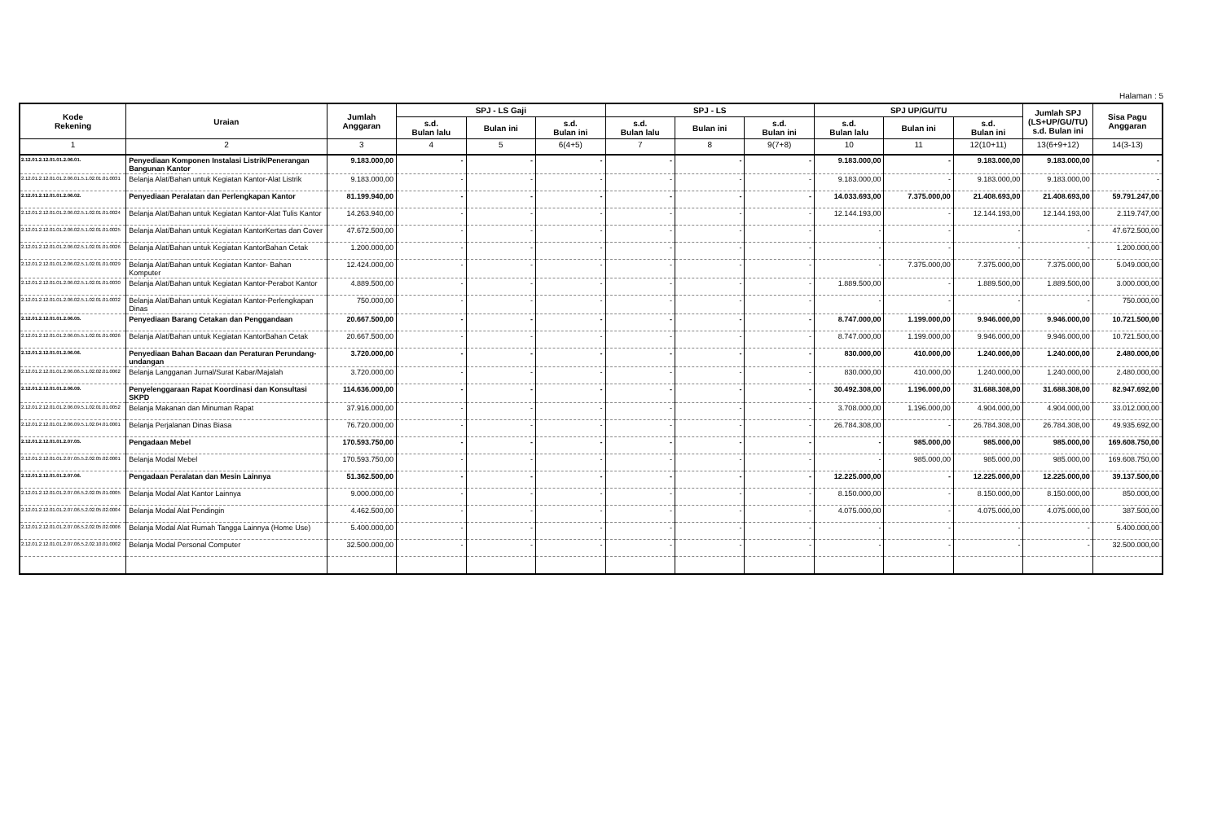Halaman : 5
| Kode Rekening | Uraian | Jumlah Anggaran | SPJ - LS Gaji | | | SPJ - LS | | | SPJ UP/GU/TU | | | Jumlah SPJ (LS+UP/GU/TU) s.d. Bulan ini | Sisa Pagu Anggaran |
| --- | --- | --- | --- | --- | --- | --- | --- | --- | --- | --- | --- | --- | --- |
| | | | s.d. Bulan lalu | Bulan ini | s.d. Bulan ini | s.d. Bulan lalu | Bulan ini | s.d. Bulan ini | s.d. Bulan lalu | Bulan ini | s.d. Bulan ini | | |
| 1 | 2 | 3 | 4 | 5 | 6(4+5) | 7 | 8 | 9(7+8) | 10 | 11 | 12(10+11) | 13(6+9+12) | 14(3-13) |
| 2.12.01.2.12.01.01.2.06.01. | Penyediaan Komponen Instalasi Listrik/Penerangan Bangunan Kantor | 9.183.000,00 | - | - | - | - | - | - | 9.183.000,00 | - | 9.183.000,00 | 9.183.000,00 | - |
| 2.12.01.2.12.01.01.2.06.01.5.1.02.01.01.0031 | Belanja Alat/Bahan untuk Kegiatan Kantor-Alat Listrik | 9.183.000,00 | - | - | - | - | - | - | 9.183.000,00 | - | 9.183.000,00 | 9.183.000,00 | - |
| 2.12.01.2.12.01.01.2.06.02. | Penyediaan Peralatan dan Perlengkapan Kantor | 81.199.940,00 | - | - | - | - | - | - | 14.033.693,00 | 7.375.000,00 | 21.408.693,00 | 21.408.693,00 | 59.791.247,00 |
| 2.12.01.2.12.01.01.2.06.02.5.1.02.01.01.0024 | Belanja Alat/Bahan untuk Kegiatan Kantor-Alat Tulis Kantor | 14.263.940,00 | - | - | - | - | - | - | 12.144.193,00 | - | 12.144.193,00 | 12.144.193,00 | 2.119.747,00 |
| 2.12.01.2.12.01.01.2.06.02.5.1.02.01.01.0025 | Belanja Alat/Bahan untuk Kegiatan KantorKertas dan Cover | 47.672.500,00 | - | - | - | - | - | - | - | - | - | - | 47.672.500,00 |
| 2.12.01.2.12.01.01.2.06.02.5.1.02.01.01.0026 | Belanja Alat/Bahan untuk Kegiatan KantorBahan Cetak | 1.200.000,00 | - | - | - | - | - | - | - | - | - | - | 1.200.000,00 |
| 2.12.01.2.12.01.01.2.06.02.5.1.02.01.01.0029 | Belanja Alat/Bahan untuk Kegiatan Kantor- Bahan Komputer | 12.424.000,00 | - | - | - | - | - | - | - | 7.375.000,00 | 7.375.000,00 | 7.375.000,00 | 5.049.000,00 |
| 2.12.01.2.12.01.01.2.06.02.5.1.02.01.01.0030 | Belanja Alat/Bahan untuk Kegiatan Kantor-Perabot Kantor | 4.889.500,00 | - | - | - | - | - | - | 1.889.500,00 | - | 1.889.500,00 | 1.889.500,00 | 3.000.000,00 |
| 2.12.01.2.12.01.01.2.06.02.5.1.02.01.01.0032 | Belanja Alat/Bahan untuk Kegiatan Kantor-Perlengkapan Dinas | 750.000,00 | - | - | - | - | - | - | - | - | - | - | 750.000,00 |
| 2.12.01.2.12.01.01.2.06.05. | Penyediaan Barang Cetakan dan Penggandaan | 20.667.500,00 | - | - | - | - | - | - | 8.747.000,00 | 1.199.000,00 | 9.946.000,00 | 9.946.000,00 | 10.721.500,00 |
| 2.12.01.2.12.01.01.2.06.05.5.1.02.01.01.0026 | Belanja Alat/Bahan untuk Kegiatan KantorBahan Cetak | 20.667.500,00 | - | - | - | - | - | - | 8.747.000,00 | 1.199.000,00 | 9.946.000,00 | 9.946.000,00 | 10.721.500,00 |
| 2.12.01.2.12.01.01.2.06.06. | Penyediaan Bahan Bacaan dan Peraturan Perundang-undangan | 3.720.000,00 | - | - | - | - | - | - | 830.000,00 | 410.000,00 | 1.240.000,00 | 1.240.000,00 | 2.480.000,00 |
| 2.12.01.2.12.01.01.2.06.06.5.1.02.02.01.0062 | Belanja Langganan Jurnal/Surat Kabar/Majalah | 3.720.000,00 | - | - | - | - | - | - | 830.000,00 | 410.000,00 | 1.240.000,00 | 1.240.000,00 | 2.480.000,00 |
| 2.12.01.2.12.01.01.2.06.09. | Penyelenggaraan Rapat Koordinasi dan Konsultasi SKPD | 114.636.000,00 | - | - | - | - | - | - | 30.492.308,00 | 1.196.000,00 | 31.688.308,00 | 31.688.308,00 | 82.947.692,00 |
| 2.12.01.2.12.01.01.2.06.09.5.1.02.01.01.0052 | Belanja Makanan dan Minuman Rapat | 37.916.000,00 | - | - | - | - | - | - | 3.708.000,00 | 1.196.000,00 | 4.904.000,00 | 4.904.000,00 | 33.012.000,00 |
| 2.12.01.2.12.01.01.2.06.09.5.1.02.04.01.0001 | Belanja Perjalanan Dinas Biasa | 76.720.000,00 | - | - | - | - | - | - | 26.784.308,00 | - | 26.784.308,00 | 26.784.308,00 | 49.935.692,00 |
| 2.12.01.2.12.01.01.2.07.05. | Pengadaan Mebel | 170.593.750,00 | - | - | - | - | - | - | - | 985.000,00 | 985.000,00 | 985.000,00 | 169.608.750,00 |
| 2.12.01.2.12.01.01.2.07.05.5.2.02.05.02.0001 | Belanja Modal Mebel | 170.593.750,00 | - | - | - | - | - | - | - | 985.000,00 | 985.000,00 | 985.000,00 | 169.608.750,00 |
| 2.12.01.2.12.01.01.2.07.06. | Pengadaan Peralatan dan Mesin Lainnya | 51.362.500,00 | - | - | - | - | - | - | 12.225.000,00 | - | 12.225.000,00 | 12.225.000,00 | 39.137.500,00 |
| 2.12.01.2.12.01.01.2.07.06.5.2.02.05.01.0005 | Belanja Modal Alat Kantor Lainnya | 9.000.000,00 | - | - | - | - | - | - | 8.150.000,00 | - | 8.150.000,00 | 8.150.000,00 | 850.000,00 |
| 2.12.01.2.12.01.01.2.07.06.5.2.02.05.02.0004 | Belanja Modal Alat Pendingin | 4.462.500,00 | - | - | - | - | - | - | 4.075.000,00 | - | 4.075.000,00 | 4.075.000,00 | 387.500,00 |
| 2.12.01.2.12.01.01.2.07.06.5.2.02.05.02.0006 | Belanja Modal Alat Rumah Tangga Lainnya (Home Use) | 5.400.000,00 | - | - | - | - | - | - | - | - | - | - | 5.400.000,00 |
| 2.12.01.2.12.01.01.2.07.06.5.2.02.10.01.0002 | Belanja Modal Personal Computer | 32.500.000,00 | - | - | - | - | - | - | - | - | - | - | 32.500.000,00 |